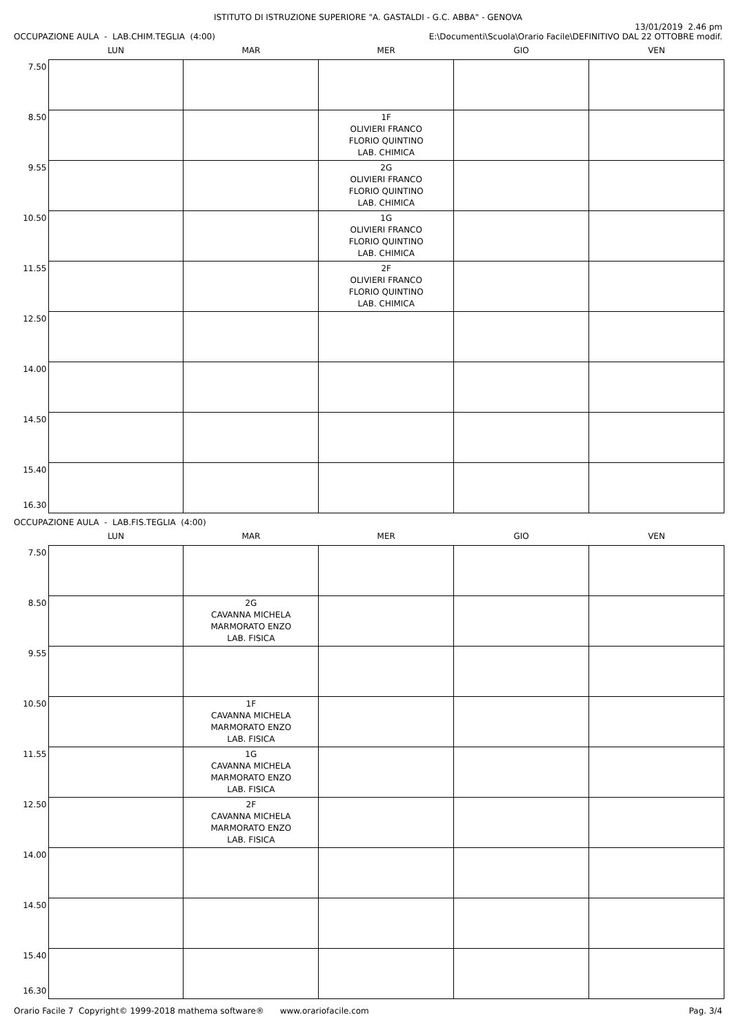ISTITUTO DI ISTRUZIONE SUPERIORE "A. GASTALDI - G.C. ABBA" - GENOVA
OCCUPAZIONE AULA - LAB.CHIM.TEGLIA (4:00)
13/01/2019 2.46 pm
E:\Documenti\Scuola\Orario Facile\DEFINITIVO DAL 22 OTTOBRE modif.
| | LUN | MAR | MER | GIO | VEN |
| --- | --- | --- | --- | --- | --- |
| 7.50 | | | | | |
| 8.50 | | | 1F OLIVIERI FRANCO FLORIO QUINTINO LAB. CHIMICA | | |
| 9.55 | | | 2G OLIVIERI FRANCO FLORIO QUINTINO LAB. CHIMICA | | |
| 10.50 | | | 1G OLIVIERI FRANCO FLORIO QUINTINO LAB. CHIMICA | | |
| 11.55 | | | 2F OLIVIERI FRANCO FLORIO QUINTINO LAB. CHIMICA | | |
| 12.50 | | | | | |
| 14.00 | | | | | |
| 14.50 | | | | | |
| 15.40 16.30 | | | | | |
OCCUPAZIONE AULA - LAB.FIS.TEGLIA (4:00)
| | LUN | MAR | MER | GIO | VEN |
| --- | --- | --- | --- | --- | --- |
| 7.50 | | | | | |
| 8.50 | | 2G CAVANNA MICHELA MARMORATO ENZO LAB. FISICA | | | |
| 9.55 | | | | | |
| 10.50 | | 1F CAVANNA MICHELA MARMORATO ENZO LAB. FISICA | | | |
| 11.55 | | 1G CAVANNA MICHELA MARMORATO ENZO LAB. FISICA | | | |
| 12.50 | | 2F CAVANNA MICHELA MARMORATO ENZO LAB. FISICA | | | |
| 14.00 | | | | | |
| 14.50 | | | | | |
| 15.40 16.30 | | | | | |
Orario Facile 7 Copyright© 1999-2018 mathema software® www.orariofacile.com
Pag. 3/4